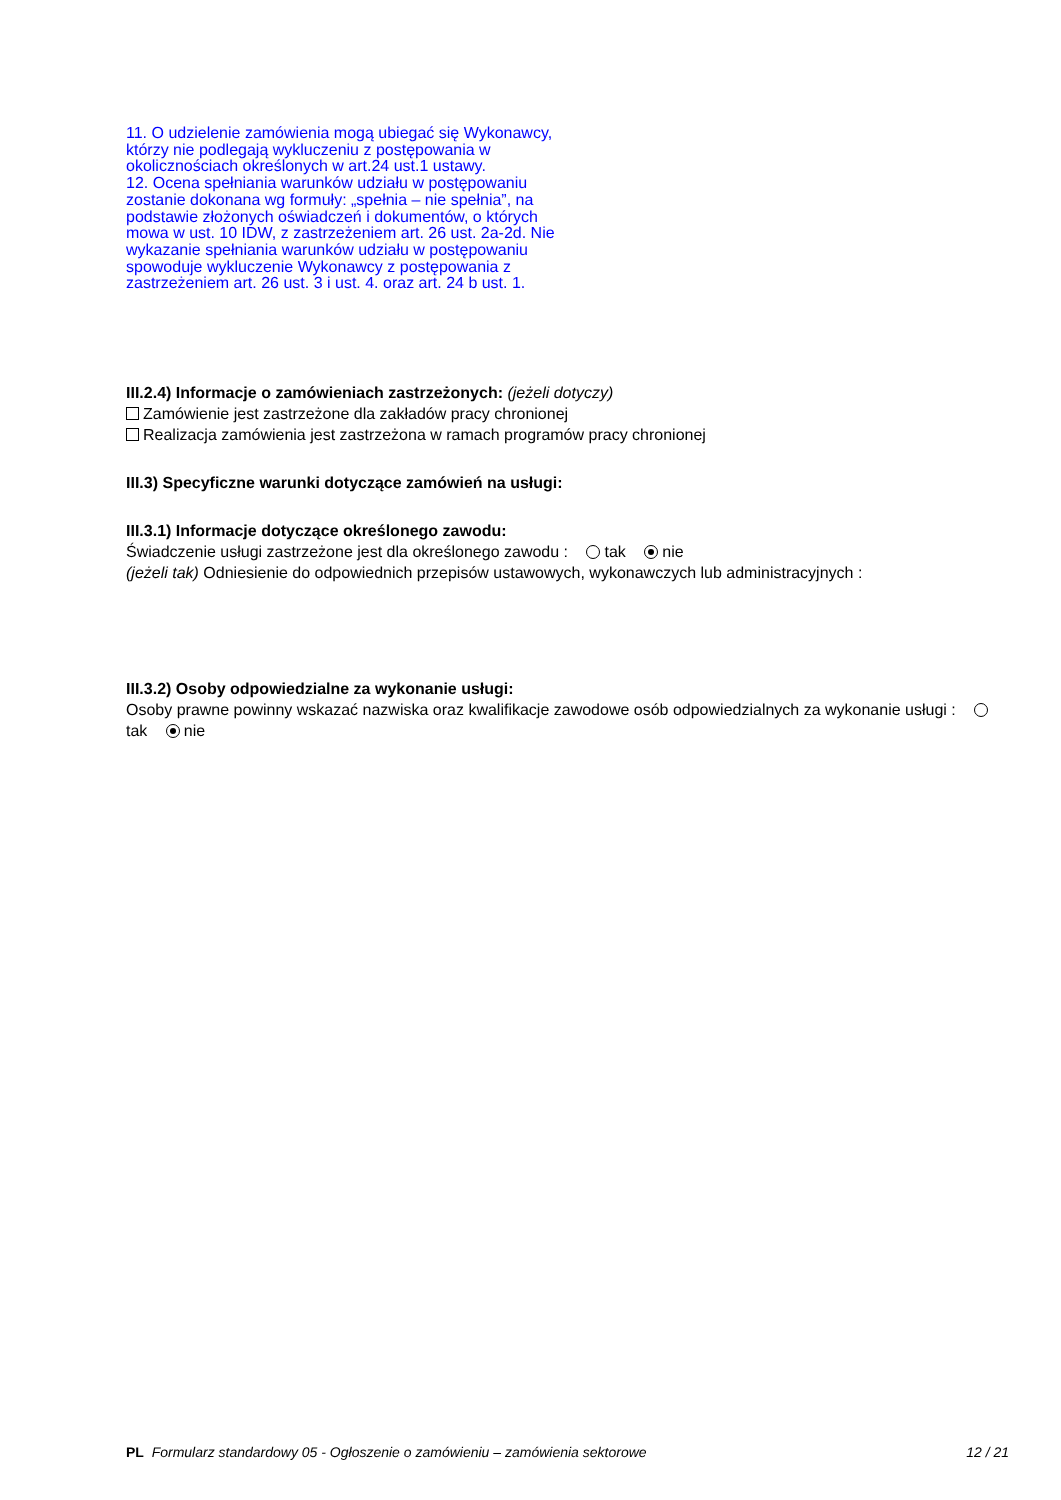11. O udzielenie zamówienia mogą ubiegać się Wykonawcy, którzy nie podlegają wykluczeniu z postępowania w okolicznościach określonych w art.24 ust.1 ustawy.
12. Ocena spełniania warunków udziału w postępowaniu zostanie dokonana wg formuły: „spełnia – nie spełnia”, na podstawie złożonych oświadczeń i dokumentów, o których mowa w ust. 10 IDW, z zastrzeżeniem art. 26 ust. 2a-2d. Nie wykazanie spełniania warunków udziału w postępowaniu spowoduje wykluczenie Wykonawcy z postępowania z zastrzeżeniem art. 26 ust. 3 i ust. 4. oraz art. 24 b ust. 1.
III.2.4) Informacje o zamówieniach zastrzeżonych: (jeżeli dotyczy)
Zamówienie jest zastrzeżone dla zakładów pracy chronionej
Realizacja zamówienia jest zastrzeżona w ramach programów pracy chronionej
III.3) Specyficzne warunki dotyczące zamówień na usługi:
III.3.1) Informacje dotyczące określonego zawodu:
Świadczenie usługi zastrzeżone jest dla określonego zawodu : tak nie
(jeżeli tak) Odniesienie do odpowiednich przepisów ustawowych, wykonawczych lub administracyjnych :
III.3.2) Osoby odpowiedzialne za wykonanie usługi:
Osoby prawne powinny wskazać nazwiska oraz kwalifikacje zawodowe osób odpowiedzialnych za wykonanie usługi : tak nie
PL Formularz standardowy 05 - Ogłoszenie o zamówieniu – zamówienia sektorowe 12 / 21